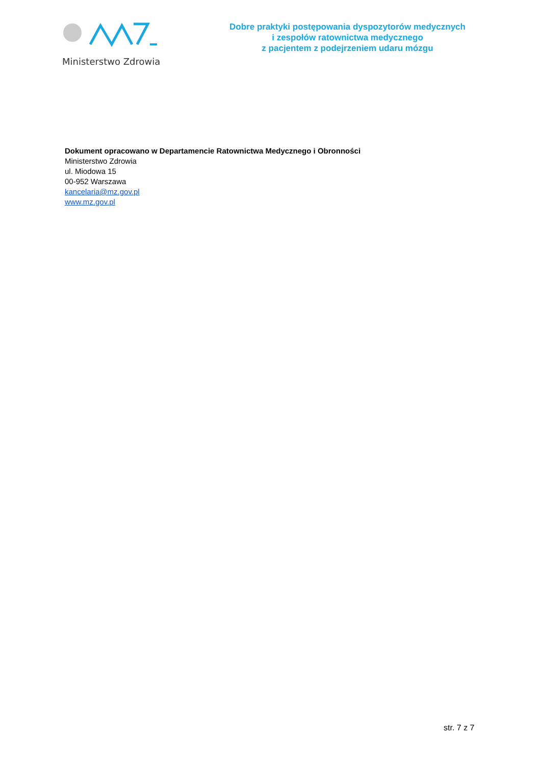Ministerstwo Zdrowia
Dobre praktyki postępowania dyspozytorów medycznych
i zespołów ratownictwa medycznego
z pacjentem z podejrzeniem udaru mózgu
Dokument opracowano w Departamencie Ratownictwa Medycznego i Obronności
Ministerstwo Zdrowia
ul. Miodowa 15
00-952 Warszawa
kancelaria@mz.gov.pl
www.mz.gov.pl
str. 7 z 7